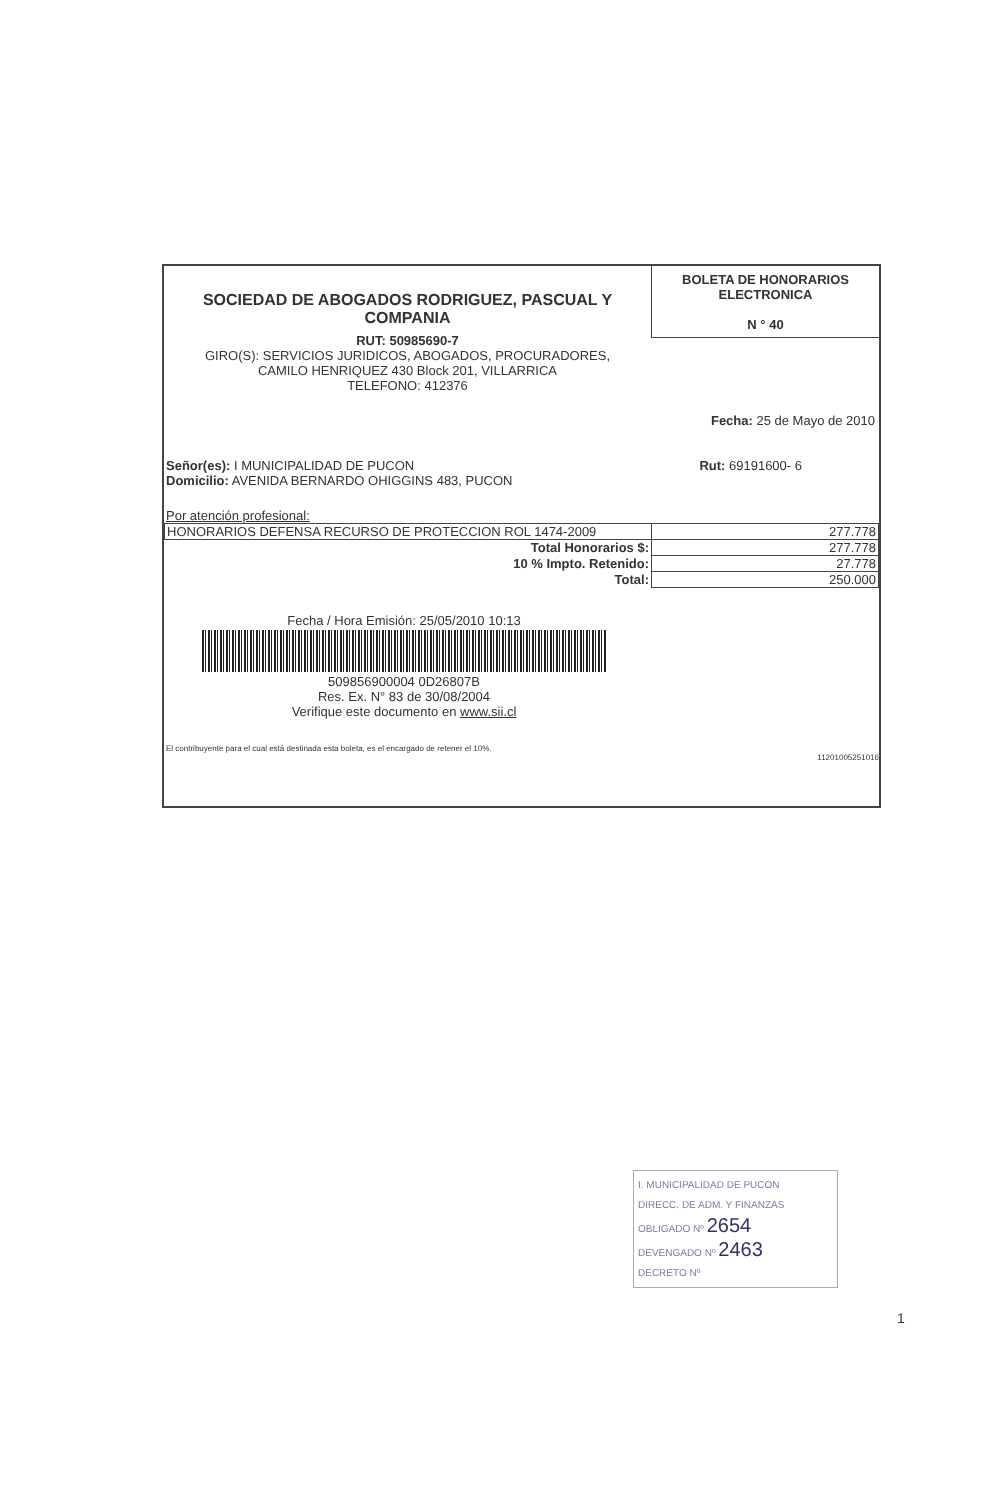SOCIEDAD DE ABOGADOS RODRIGUEZ, PASCUAL Y COMPANIA
RUT: 50985690-7
GIRO(S): SERVICIOS JURIDICOS, ABOGADOS, PROCURADORES,
CAMILO HENRIQUEZ 430 Block 201, VILLARRICA
TELEFONO: 412376
BOLETA DE HONORARIOS
ELECTRONICA
N ° 40
Fecha: 25 de Mayo de 2010
Señor(es): I MUNICIPALIDAD DE PUCON
Domicilio: AVENIDA BERNARDO OHIGGINS 483, PUCON
Rut: 69191600- 6
Por atención profesional:
| HONORARIOS DEFENSA RECURSO DE PROTECCION ROL 1474-2009 | 277.778 |
| Total Honorarios $: | 277.778 |
| 10 % Impto. Retenido: | 27.778 |
| Total: | 250.000 |
Fecha / Hora Emisión: 25/05/2010 10:13
509856900004 0D26807B
Res. Ex. N° 83 de 30/08/2004
Verifique este documento en www.sii.cl
El contribuyente para el cual está destinada esta boleta, es el encargado de retener el 10%.
11201005251016
I. MUNICIPALIDAD DE PUCON
DIRECC. DE ADM. Y FINANZAS
OBLIGADO Nº 2654
DEVENGADO Nº 2463
DECRETO Nº
1